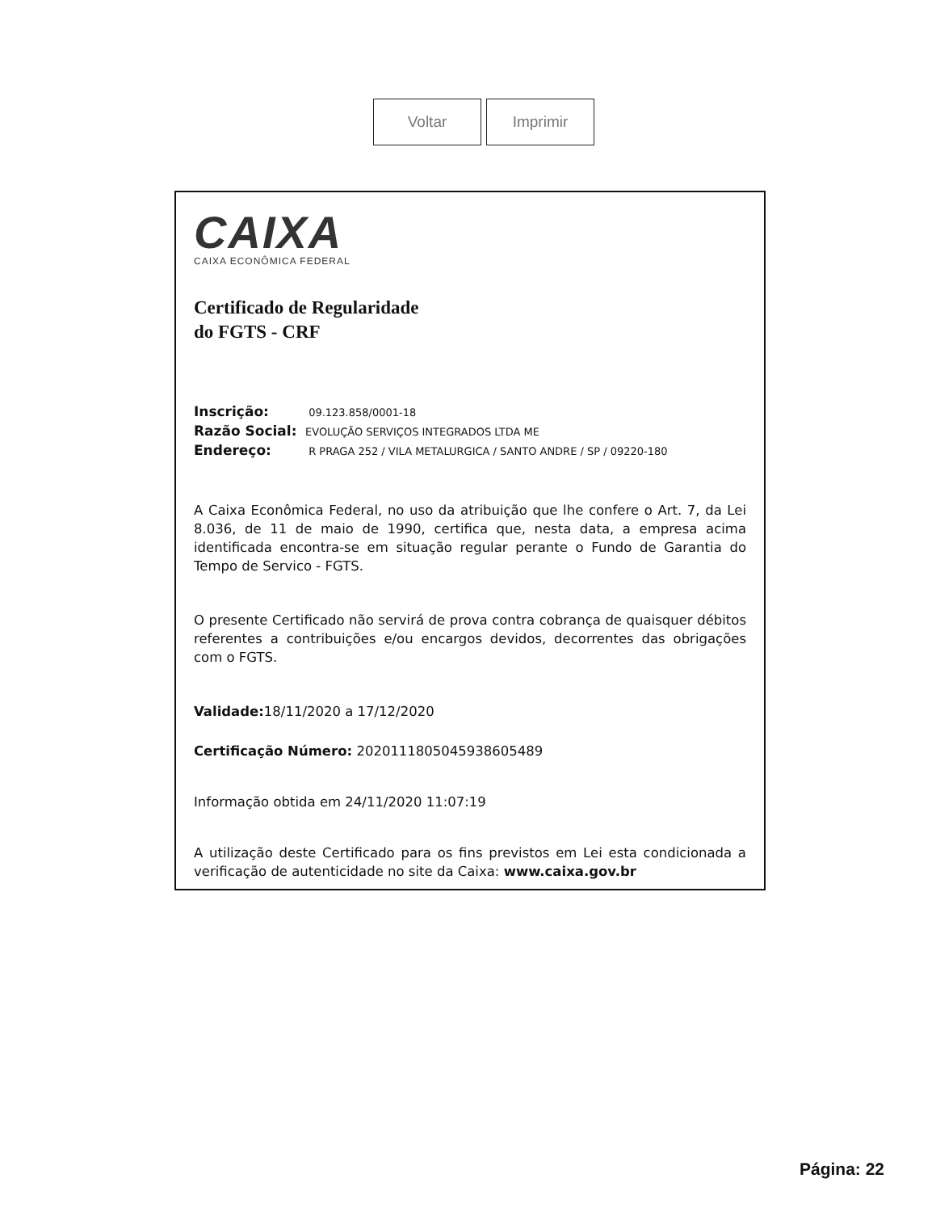Voltar Imprimir
CAIXA
CAIXA ECONÔMICA FEDERAL
Certificado de Regularidade
do FGTS - CRF
Inscrição: 09.123.858/0001-18
Razão Social: EVOLUÇÃO SERVIÇOS INTEGRADOS LTDA ME
Endereço: R PRAGA 252 / VILA METALURGICA / SANTO ANDRE / SP / 09220-180
A Caixa Econômica Federal, no uso da atribuição que lhe confere o Art. 7, da Lei 8.036, de 11 de maio de 1990, certifica que, nesta data, a empresa acima identificada encontra-se em situação regular perante o Fundo de Garantia do Tempo de Servico - FGTS.
O presente Certificado não servirá de prova contra cobrança de quaisquer débitos referentes a contribuições e/ou encargos devidos, decorrentes das obrigações com o FGTS.
Validade: 18/11/2020 a 17/12/2020
Certificação Número: 2020111805045938605489
Informação obtida em 24/11/2020 11:07:19
A utilização deste Certificado para os fins previstos em Lei esta condicionada a verificação de autenticidade no site da Caixa: www.caixa.gov.br
Página: 22